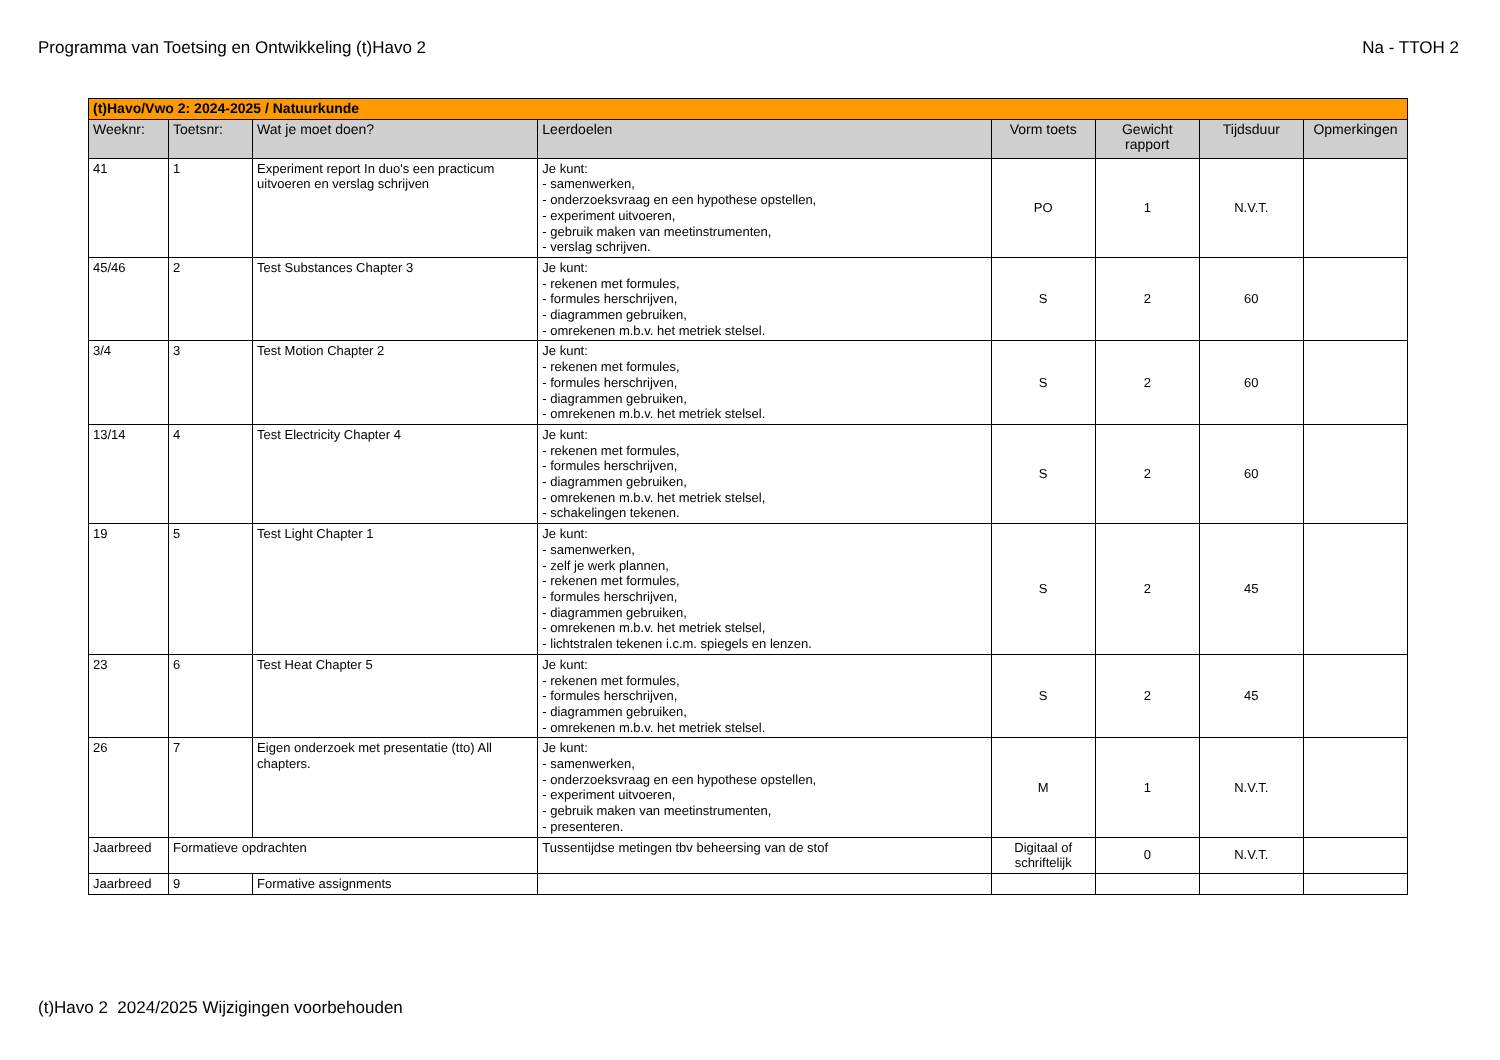Programma van Toetsing en Ontwikkeling (t)Havo 2 Na - TTOH 2
| (t)Havo/Vwo 2: 2024-2025 / Natuurkunde | | | | | | | |
| Weeknr: | Toetsnr: | Wat je moet doen? | Leerdoelen | Vorm toets | Gewicht rapport | Tijdsduur | Opmerkingen |
| 41 | 1 | Experiment report In duo's een practicum uitvoeren en verslag schrijven | Je kunt: - samenwerken, - onderzoeksvraag en een hypothese opstellen, - experiment uitvoeren, - gebruik maken van meetinstrumenten, - verslag schrijven. | PO | 1 | N.V.T. | |
| 45/46 | 2 | Test Substances Chapter 3 | Je kunt: - rekenen met formules, - formules herschrijven, - diagrammen gebruiken, - omrekenen m.b.v. het metriek stelsel. | S | 2 | 60 | |
| 3/4 | 3 | Test Motion Chapter 2 | Je kunt: - rekenen met formules, - formules herschrijven, - diagrammen gebruiken, - omrekenen m.b.v. het metriek stelsel. | S | 2 | 60 | |
| 13/14 | 4 | Test Electricity Chapter 4 | Je kunt: - rekenen met formules, - formules herschrijven, - diagrammen gebruiken, - omrekenen m.b.v. het metriek stelsel, - schakelingen tekenen. | S | 2 | 60 | |
| 19 | 5 | Test Light Chapter 1 | Je kunt: - samenwerken, - zelf je werk plannen, - rekenen met formules, - formules herschrijven, - diagrammen gebruiken, - omrekenen m.b.v. het metriek stelsel, - lichtstralen tekenen i.c.m. spiegels en lenzen. | S | 2 | 45 | |
| 23 | 6 | Test Heat Chapter 5 | Je kunt: - rekenen met formules, - formules herschrijven, - diagrammen gebruiken, - omrekenen m.b.v. het metriek stelsel. | S | 2 | 45 | |
| 26 | 7 | Eigen onderzoek met presentatie (tto) All chapters. | Je kunt: - samenwerken, - onderzoeksvraag en een hypothese opstellen, - experiment uitvoeren, - gebruik maken van meetinstrumenten, - presenteren. | M | 1 | N.V.T. | |
| Jaarbreed | Formatieve opdrachten | | Tussentijdse metingen tbv beheersing van de stof | Digitaal of schriftelijk | 0 | N.V.T. | |
| Jaarbreed | 9 | Formative assignments | | | | | |
(t)Havo 2 2024/2025 Wijzigingen voorbehouden